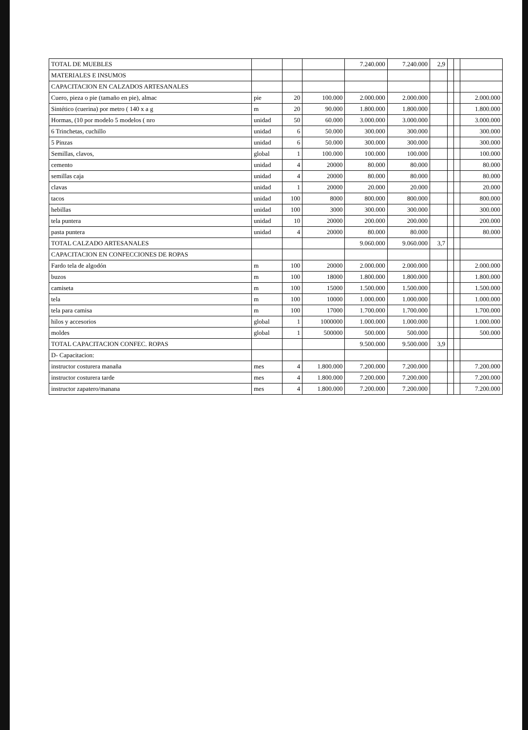| TOTAL DE MUEBLES | | | | 7.240.000 | 7.240.000 | 2,9 | | | |
| MATERIALES E INSUMOS | | | | | | | | | |
| CAPACITACION EN CALZADOS ARTESANALES | | | | | | | | | |
| Cuero, pieza o pie (tamaño en pie), almac | pie | 20 | 100.000 | 2.000.000 | 2.000.000 | | | | 2.000.000 |
| Sintético (cuerina) por metro ( 140 x a g | m | 20 | 90.000 | 1.800.000 | 1.800.000 | | | | 1.800.000 |
| Hormas, (10 por modelo 5 modelos ( nro | unidad | 50 | 60.000 | 3.000.000 | 3.000.000 | | | | 3.000.000 |
| 6 Trinchetas, cuchillo | unidad | 6 | 50.000 | 300.000 | 300.000 | | | | 300.000 |
| 5 Pinzas | unidad | 6 | 50.000 | 300.000 | 300.000 | | | | 300.000 |
| Semillas, clavos, | global | 1 | 100.000 | 100.000 | 100.000 | | | | 100.000 |
| cemento | unidad | 4 | 20000 | 80.000 | 80.000 | | | | 80.000 |
| semillas caja | unidad | 4 | 20000 | 80.000 | 80.000 | | | | 80.000 |
| clavas | unidad | 1 | 20000 | 20.000 | 20.000 | | | | 20.000 |
| tacos | unidad | 100 | 8000 | 800.000 | 800.000 | | | | 800.000 |
| hebillas | unidad | 100 | 3000 | 300.000 | 300.000 | | | | 300.000 |
| tela puntera | unidad | 10 | 20000 | 200.000 | 200.000 | | | | 200.000 |
| pasta puntera | unidad | 4 | 20000 | 80.000 | 80.000 | | | | 80.000 |
| TOTAL CALZADO ARTESANALES | | | | 9.060.000 | 9.060.000 | 3,7 | | | |
| CAPACITACION EN CONFECCIONES DE ROPAS | | | | | | | | | |
| Fardo tela de algodón | m | 100 | 20000 | 2.000.000 | 2.000.000 | | | | 2.000.000 |
| buzos | m | 100 | 18000 | 1.800.000 | 1.800.000 | | | | 1.800.000 |
| camiseta | m | 100 | 15000 | 1.500.000 | 1.500.000 | | | | 1.500.000 |
| tela | m | 100 | 10000 | 1.000.000 | 1.000.000 | | | | 1.000.000 |
| tela para camisa | m | 100 | 17000 | 1.700.000 | 1.700.000 | | | | 1.700.000 |
| hilos y accesorios | global | 1 | 1000000 | 1.000.000 | 1.000.000 | | | | 1.000.000 |
| moldes | global | 1 | 500000 | 500.000 | 500.000 | | | | 500.000 |
| TOTAL CAPACITACION CONFEC. ROPAS | | | | 9.500.000 | 9.500.000 | 3,9 | | | |
| D- Capacitacion: | | | | | | | | | |
| instructor costurera manaña | mes | 4 | 1.800.000 | 7.200.000 | 7.200.000 | | | | 7.200.000 |
| instructor costurera tarde | mes | 4 | 1.800.000 | 7.200.000 | 7.200.000 | | | | 7.200.000 |
| instructor zapatero/manana | mes | 4 | 1.800.000 | 7.200.000 | 7.200.000 | | | | 7.200.000 |